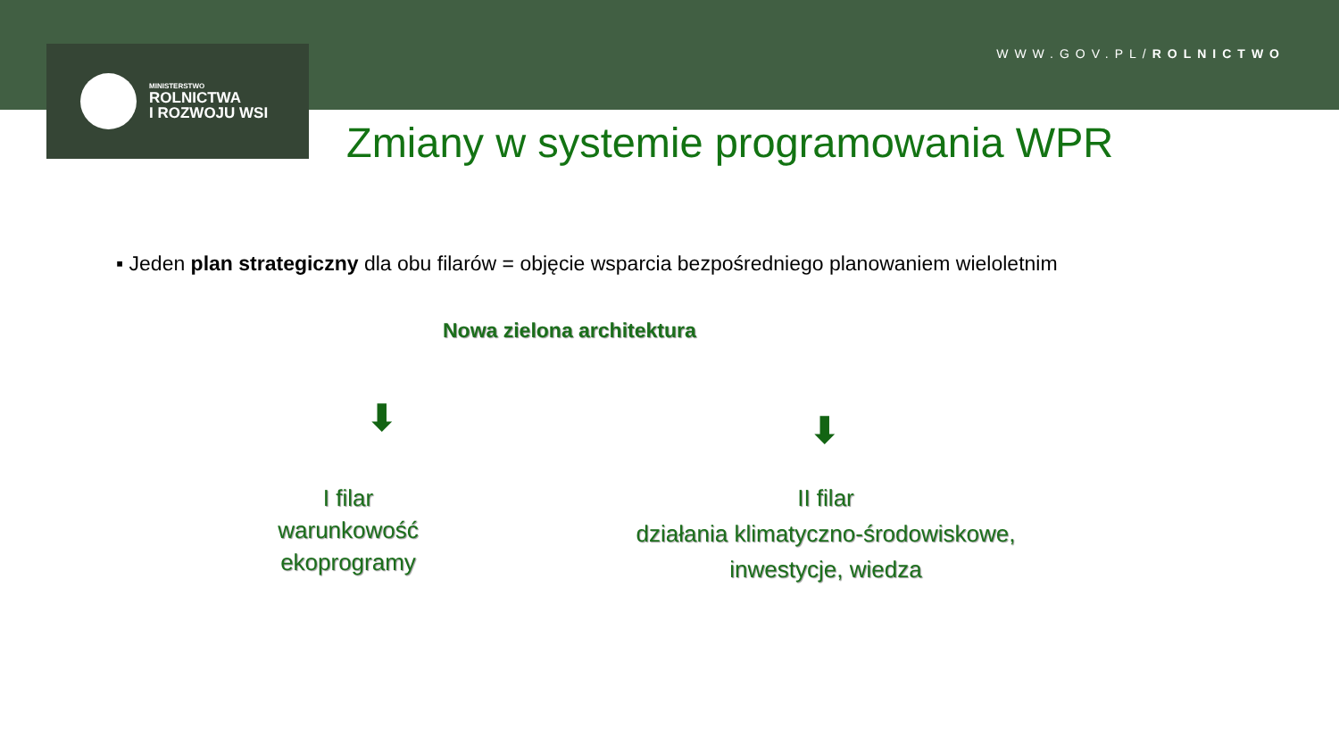MINISTERSTWO
ROLNICTWA
I ROZWOJU WSI
WWW.GOV.PL/ROLNICTWO
Zmiany w systemie programowania WPR
▪ Jeden plan strategiczny dla obu filarów = objęcie wsparcia bezpośredniego planowaniem wieloletnim
Nowa zielona architektura
⬇ ⬇
I filar
warunkowość
ekoprogramy
II filar
działania klimatyczno-środowiskowe,
inwestycje, wiedza